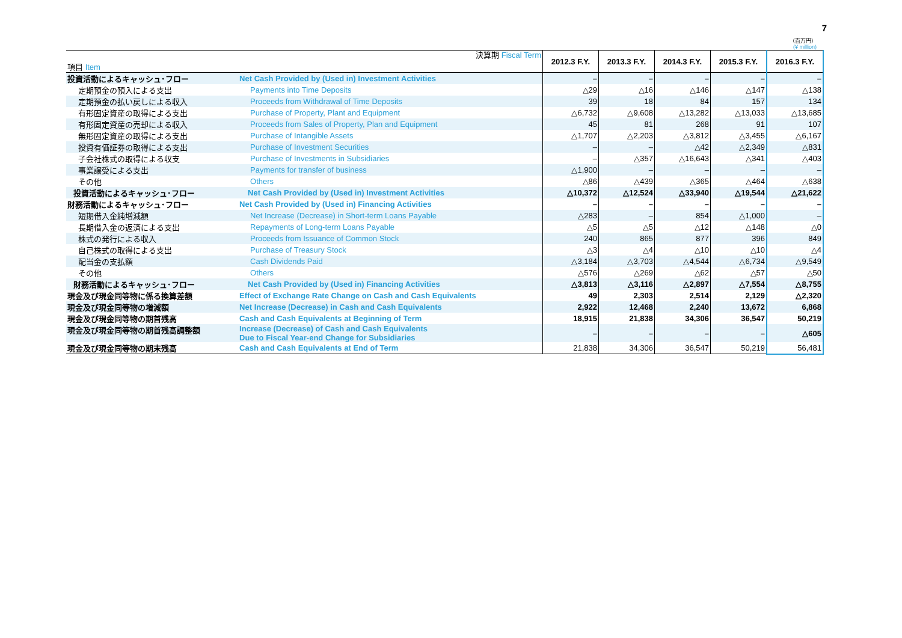7
（百万円）
(¥ million)
| 項目 Item 決算期 Fiscal Term | | 2012.3 F.Y. | 2013.3 F.Y. | 2014.3 F.Y. | 2015.3 F.Y. | 2016.3 F.Y. |
| --- | --- | --- | --- | --- | --- | --- |
| 投資活動によるキャッシュ･フロー | Net Cash Provided by (Used in) Investment Activities | – | – | – | – | – |
| 定期預金の預入による支出 | Payments into Time Deposits | △29 | △16 | △146 | △147 | △138 |
| 定期預金の払い戻しによる収入 | Proceeds from Withdrawal of Time Deposits | 39 | 18 | 84 | 157 | 134 |
| 有形固定資産の取得による支出 | Purchase of Property, Plant and Equipment | △6,732 | △9,608 | △13,282 | △13,033 | △13,685 |
| 有形固定資産の売却による収入 | Proceeds from Sales of Property, Plan and Equipment | 45 | 81 | 268 | 91 | 107 |
| 無形固定資産の取得による支出 | Purchase of Intangible Assets | △1,707 | △2,203 | △3,812 | △3,455 | △6,167 |
| 投資有価証券の取得による支出 | Purchase of Investment Securities | – | – | △42 | △2,349 | △831 |
| 子会社株式の取得による収支 | Purchase of Investments in Subsidiaries | – | △357 | △16,643 | △341 | △403 |
| 事業譲受による支出 | Payments for transfer of business | △1,900 | – | – | – | – |
| その他 | Others | △86 | △439 | △365 | △464 | △638 |
| 投資活動によるキャッシュ･フロー | Net Cash Provided by (Used in) Investment Activities | △10,372 | △12,524 | △33,940 | △19,544 | △21,622 |
| 財務活動によるキャッシュ･フロー | Net Cash Provided by (Used in) Financing Activities | – | – | – | – | – |
| 短期借入金純増減額 | Net Increase (Decrease) in Short-term Loans Payable | △283 | – | 854 | △1,000 | – |
| 長期借入金の返済による支出 | Repayments of Long-term Loans Payable | △5 | △5 | △12 | △148 | △0 |
| 株式の発行による収入 | Proceeds from Issuance of Common Stock | 240 | 865 | 877 | 396 | 849 |
| 自己株式の取得による支出 | Purchase of Treasury Stock | △3 | △4 | △10 | △10 | △4 |
| 配当金の支払額 | Cash Dividends Paid | △3,184 | △3,703 | △4,544 | △6,734 | △9,549 |
| その他 | Others | △576 | △269 | △62 | △57 | △50 |
| 財務活動によるキャッシュ･フロー | Net Cash Provided by (Used in) Financing Activities | △3,813 | △3,116 | △2,897 | △7,554 | △8,755 |
| 現金及び現金同等物に係る換算差額 | Effect of Exchange Rate Change on Cash and Cash Equivalents | 49 | 2,303 | 2,514 | 2,129 | △2,320 |
| 現金及び現金同等物の増減額 | Net Increase (Decrease) in Cash and Cash Equivalents | 2,922 | 12,468 | 2,240 | 13,672 | 6,868 |
| 現金及び現金同等物の期首残高 | Cash and Cash Equivalents at Beginning of Term | 18,915 | 21,838 | 34,306 | 36,547 | 50,219 |
| 現金及び現金同等物の期首残高調整額 | Increase (Decrease) of Cash and Cash Equivalents Due to Fiscal Year-end Change for Subsidiaries | – | – | – | – | △605 |
| 現金及び現金同等物の期末残高 | Cash and Cash Equivalents at End of Term | 21,838 | 34,306 | 36,547 | 50,219 | 56,481 |